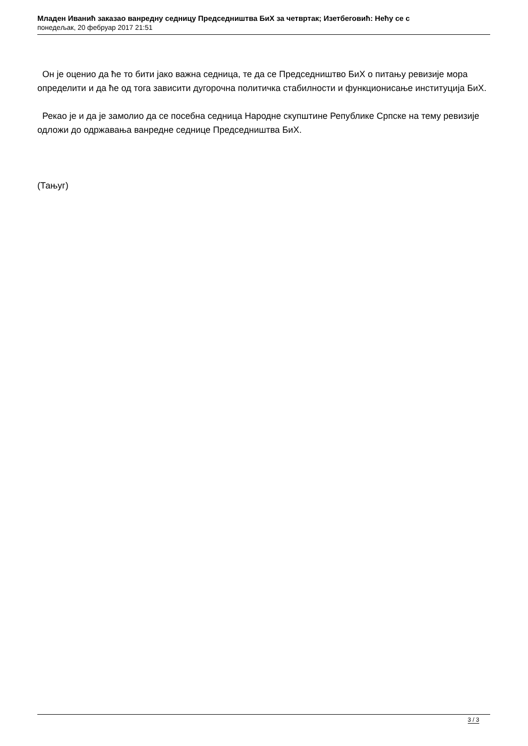Младен Иванић заказао ванредну седницу Председништва БиХ за четвртак; Изетбеговић: Нећу се с
понедељак, 20 фебруар 2017 21:51
Он је оценио да ће то бити јако важна седница, те да се Председништво БиХ о питању ревизије мора определити и да ће од тога зависити дугорочна политичка стабилности и функционисање институција БиХ.
Рекао је и да је замолио да се посебна седница Народне скупштине Републике Српске на тему ревизије одложи до одржавања ванредне седнице Председништва БиХ.
(Тањуг)
3 / 3